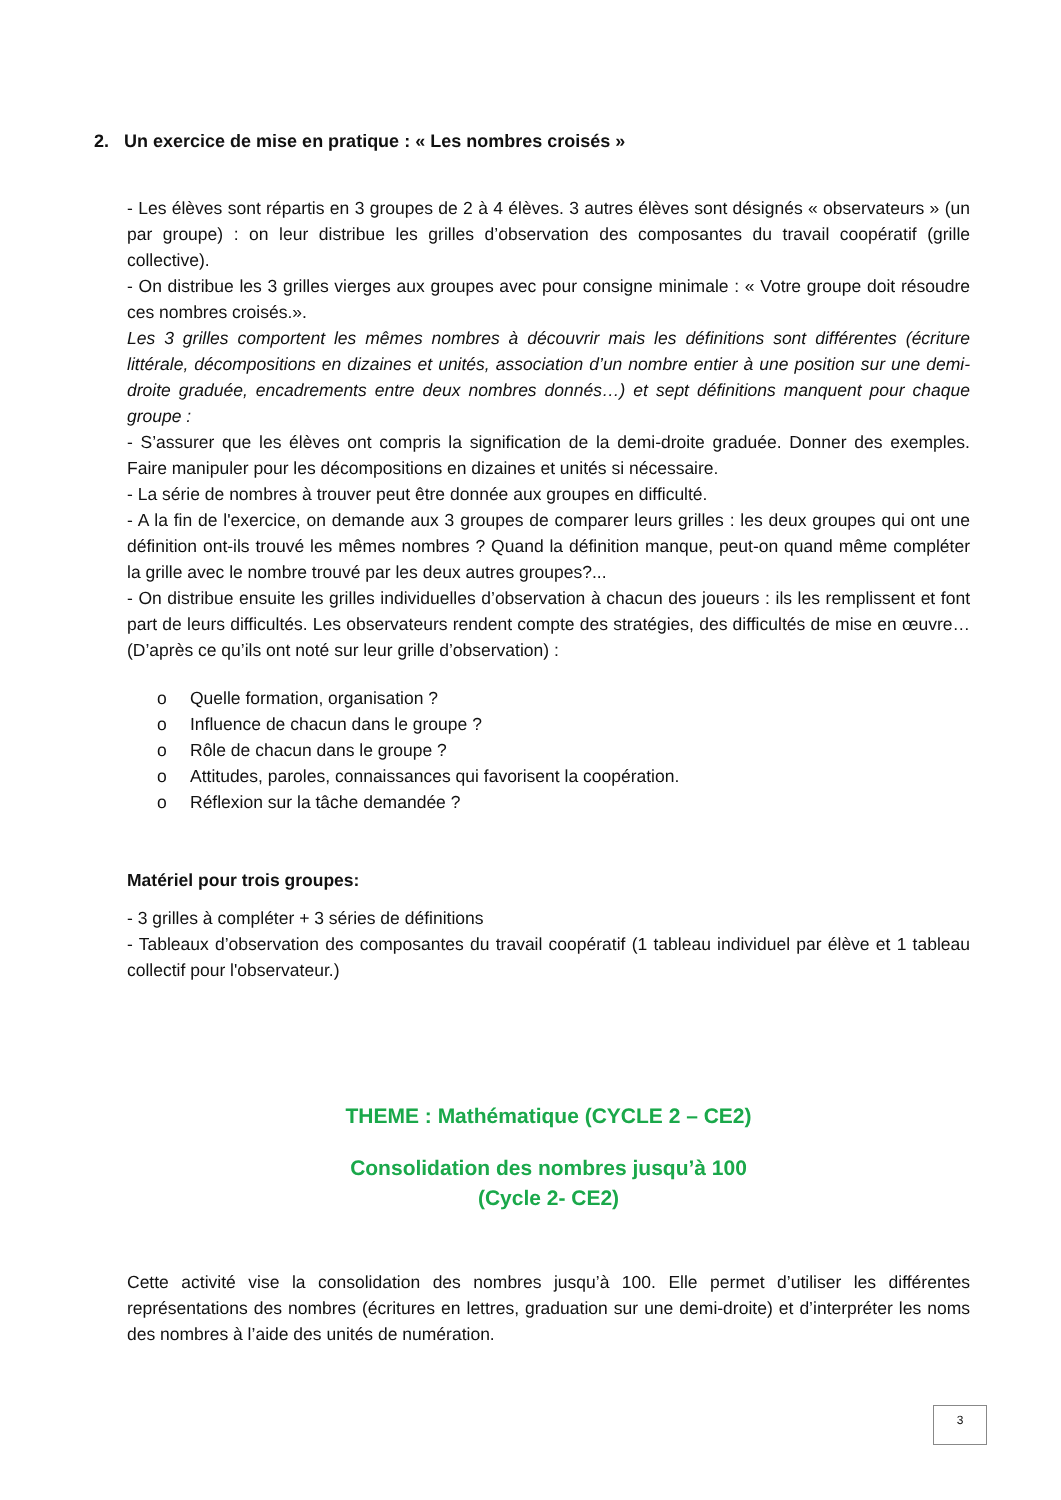2. Un exercice de mise en pratique : « Les nombres croisés »
- Les élèves sont répartis en 3 groupes de 2 à 4 élèves. 3 autres élèves sont désignés « observateurs » (un par groupe) : on leur distribue les grilles d’observation des composantes du travail coopératif (grille collective).
- On distribue les 3 grilles vierges aux groupes avec pour consigne minimale : « Votre groupe doit résoudre ces nombres croisés.».
Les 3 grilles comportent les mêmes nombres à découvrir mais les définitions sont différentes (écriture littérale, décompositions en dizaines et unités, association d’un nombre entier à une position sur une demi-droite graduée, encadrements entre deux nombres donnés…) et sept définitions manquent pour chaque groupe :
- S’assurer que les élèves ont compris la signification de la demi-droite graduée. Donner des exemples. Faire manipuler pour les décompositions en dizaines et unités si nécessaire.
- La série de nombres à trouver peut être donnée aux groupes en difficulté.
- A la fin de l'exercice, on demande aux 3 groupes de comparer leurs grilles : les deux groupes qui ont une définition ont-ils trouvé les mêmes nombres ? Quand la définition manque, peut-on quand même compléter la grille avec le nombre trouvé par les deux autres groupes?...
- On distribue ensuite les grilles individuelles d’observation à chacun des joueurs : ils les remplissent et font part de leurs difficultés. Les observateurs rendent compte des stratégies, des difficultés de mise en œuvre… (D’après ce qu’ils ont noté sur leur grille d’observation) :
o Quelle formation, organisation ?
o Influence de chacun dans le groupe ?
o Rôle de chacun dans le groupe ?
o Attitudes, paroles, connaissances qui favorisent la coopération.
o Réflexion sur la tâche demandée ?
Matériel pour trois groupes:
- 3 grilles à compléter + 3 séries de définitions
- Tableaux d’observation des composantes du travail coopératif (1 tableau individuel par élève et 1 tableau collectif pour l'observateur.)
THEME : Mathématique (CYCLE 2 – CE2)
Consolidation des nombres jusqu’à 100
(Cycle 2- CE2)
Cette activité vise la consolidation des nombres jusqu’à 100. Elle permet d’utiliser les différentes représentations des nombres (écritures en lettres, graduation sur une demi-droite) et d’interpréter les noms des nombres à l’aide des unités de numération.
3